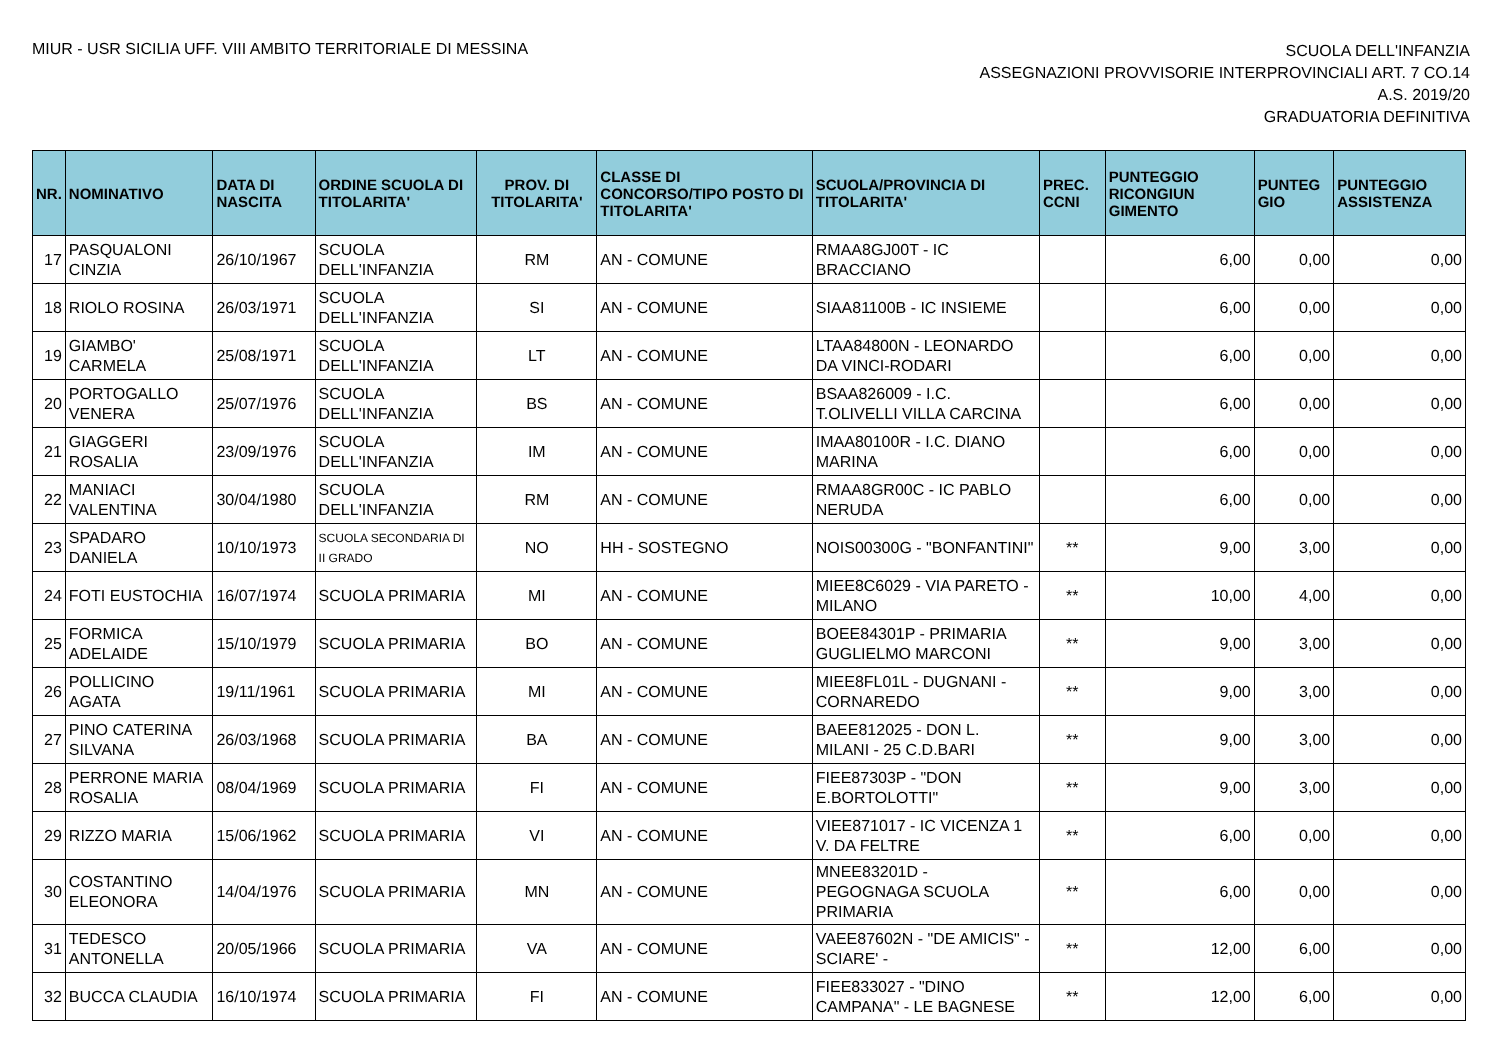MIUR - USR SICILIA UFF. VIII AMBITO TERRITORIALE DI MESSINA
SCUOLA DELL'INFANZIA
ASSEGNAZIONI PROVVISORIE INTERPROVINCIALI ART. 7 CO.14
A.S. 2019/20
GRADUATORIA DEFINITIVA
| NR. | NOMINATIVO | DATA DI NASCITA | ORDINE SCUOLA DI TITOLARITA' | PROV. DI TITOLARITA' | CLASSE DI CONCORSO/TIPO POSTO DI TITOLARITA' | SCUOLA/PROVINCIA DI TITOLARITA' | PREC. CCNI | PUNTEGGIO RICONGIUN GIMENTO | PUNTEG GIO | PUNTEGGIO ASSISTENZA |
| --- | --- | --- | --- | --- | --- | --- | --- | --- | --- | --- |
| 17 | PASQUALONI CINZIA | 26/10/1967 | SCUOLA DELL'INFANZIA | RM | AN - COMUNE | RMAA8GJ00T - IC BRACCIANO | | 6,00 | 0,00 | 0,00 |
| 18 | RIOLO ROSINA | 26/03/1971 | SCUOLA DELL'INFANZIA | SI | AN - COMUNE | SIAA81100B - IC INSIEME | | 6,00 | 0,00 | 0,00 |
| 19 | GIAMBO' CARMELA | 25/08/1971 | SCUOLA DELL'INFANZIA | LT | AN - COMUNE | LTAA84800N - LEONARDO DA VINCI-RODARI | | 6,00 | 0,00 | 0,00 |
| 20 | PORTOGALLO VENERA | 25/07/1976 | SCUOLA DELL'INFANZIA | BS | AN - COMUNE | BSAA826009 - I.C. T.OLIVELLI VILLA CARCINA | | 6,00 | 0,00 | 0,00 |
| 21 | GIAGGERI ROSALIA | 23/09/1976 | SCUOLA DELL'INFANZIA | IM | AN - COMUNE | IMAA80100R - I.C. DIANO MARINA | | 6,00 | 0,00 | 0,00 |
| 22 | MANIACI VALENTINA | 30/04/1980 | SCUOLA DELL'INFANZIA | RM | AN - COMUNE | RMAA8GR00C - IC PABLO NERUDA | | 6,00 | 0,00 | 0,00 |
| 23 | SPADARO DANIELA | 10/10/1973 | SCUOLA SECONDARIA DI II GRADO | NO | HH - SOSTEGNO | NOIS00300G - "BONFANTINI" | ** | 9,00 | 3,00 | 0,00 |
| 24 | FOTI EUSTOCHIA | 16/07/1974 | SCUOLA PRIMARIA | MI | AN - COMUNE | MIEE8C6029 - VIA PARETO - MILANO | ** | 10,00 | 4,00 | 0,00 |
| 25 | FORMICA ADELAIDE | 15/10/1979 | SCUOLA PRIMARIA | BO | AN - COMUNE | BOEE84301P - PRIMARIA GUGLIELMO MARCONI | ** | 9,00 | 3,00 | 0,00 |
| 26 | POLLICINO AGATA | 19/11/1961 | SCUOLA PRIMARIA | MI | AN - COMUNE | MIEE8FL01L - DUGNANI - CORNAREDO | ** | 9,00 | 3,00 | 0,00 |
| 27 | PINO CATERINA SILVANA | 26/03/1968 | SCUOLA PRIMARIA | BA | AN - COMUNE | BAEE812025 - DON L. MILANI - 25 C.D.BARI | ** | 9,00 | 3,00 | 0,00 |
| 28 | PERRONE MARIA ROSALIA | 08/04/1969 | SCUOLA PRIMARIA | FI | AN - COMUNE | FIEE87303P - "DON E.BORTOLOTTI" | ** | 9,00 | 3,00 | 0,00 |
| 29 | RIZZO MARIA | 15/06/1962 | SCUOLA PRIMARIA | VI | AN - COMUNE | VIEE871017 - IC VICENZA 1 V. DA FELTRE | ** | 6,00 | 0,00 | 0,00 |
| 30 | COSTANTINO ELEONORA | 14/04/1976 | SCUOLA PRIMARIA | MN | AN - COMUNE | MNEE83201D - PEGOGNAGA SCUOLA PRIMARIA | ** | 6,00 | 0,00 | 0,00 |
| 31 | TEDESCO ANTONELLA | 20/05/1966 | SCUOLA PRIMARIA | VA | AN - COMUNE | VAEE87602N - "DE AMICIS" - SCIARE' - | ** | 12,00 | 6,00 | 0,00 |
| 32 | BUCCA CLAUDIA | 16/10/1974 | SCUOLA PRIMARIA | FI | AN - COMUNE | FIEE833027 - "DINO CAMPANA" - LE BAGNESE | ** | 12,00 | 6,00 | 0,00 |